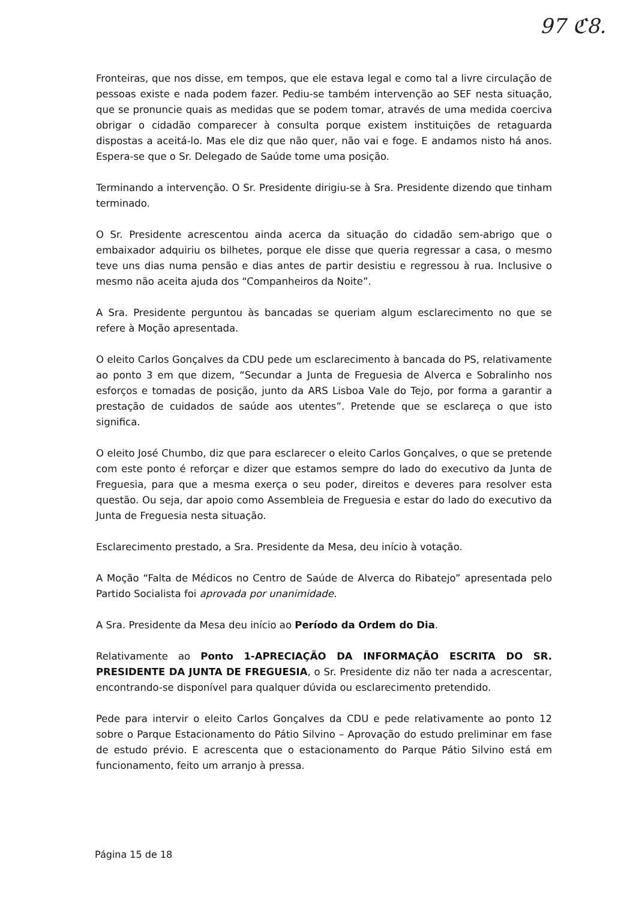97 ℭ8.
Fronteiras, que nos disse, em tempos, que ele estava legal e como tal a livre circulação de pessoas existe e nada podem fazer. Pediu-se também intervenção ao SEF nesta situação, que se pronuncie quais as medidas que se podem tomar, através de uma medida coerciva obrigar o cidadão comparecer à consulta porque existem instituições de retaguarda dispostas a aceitá-lo. Mas ele diz que não quer, não vai e foge. E andamos nisto há anos. Espera-se que o Sr. Delegado de Saúde tome uma posição.
Terminando a intervenção. O Sr. Presidente dirigiu-se à Sra. Presidente dizendo que tinham terminado.
O Sr. Presidente acrescentou ainda acerca da situação do cidadão sem-abrigo que o embaixador adquiriu os bilhetes, porque ele disse que queria regressar a casa, o mesmo teve uns dias numa pensão e dias antes de partir desistiu e regressou à rua. Inclusive o mesmo não aceita ajuda dos “Companheiros da Noite”.
A Sra. Presidente perguntou às bancadas se queriam algum esclarecimento no que se refere à Moção apresentada.
O eleito Carlos Gonçalves da CDU pede um esclarecimento à bancada do PS, relativamente ao ponto 3 em que dizem, “Secundar a Junta de Freguesia de Alverca e Sobralinho nos esforços e tomadas de posição, junto da ARS Lisboa Vale do Tejo, por forma a garantir a prestação de cuidados de saúde aos utentes”. Pretende que se esclareça o que isto significa.
O eleito José Chumbo, diz que para esclarecer o eleito Carlos Gonçalves, o que se pretende com este ponto é reforçar e dizer que estamos sempre do lado do executivo da Junta de Freguesia, para que a mesma exerça o seu poder, direitos e deveres para resolver esta questão. Ou seja, dar apoio como Assembleia de Freguesia e estar do lado do executivo da Junta de Freguesia nesta situação.
Esclarecimento prestado, a Sra. Presidente da Mesa, deu início à votação.
A Moção “Falta de Médicos no Centro de Saúde de Alverca do Ribatejo” apresentada pelo Partido Socialista foi aprovada por unanimidade.
A Sra. Presidente da Mesa deu início ao Período da Ordem do Dia.
Relativamente ao Ponto 1-APRECIAÇÃO DA INFORMAÇÃO ESCRITA DO SR. PRESIDENTE DA JUNTA DE FREGUESIA, o Sr. Presidente diz não ter nada a acrescentar, encontrando-se disponível para qualquer dúvida ou esclarecimento pretendido.
Pede para intervir o eleito Carlos Gonçalves da CDU e pede relativamente ao ponto 12 sobre o Parque Estacionamento do Pátio Silvino – Aprovação do estudo preliminar em fase de estudo prévio. E acrescenta que o estacionamento do Parque Pátio Silvino está em funcionamento, feito um arranjo à pressa.
Página 15 de 18